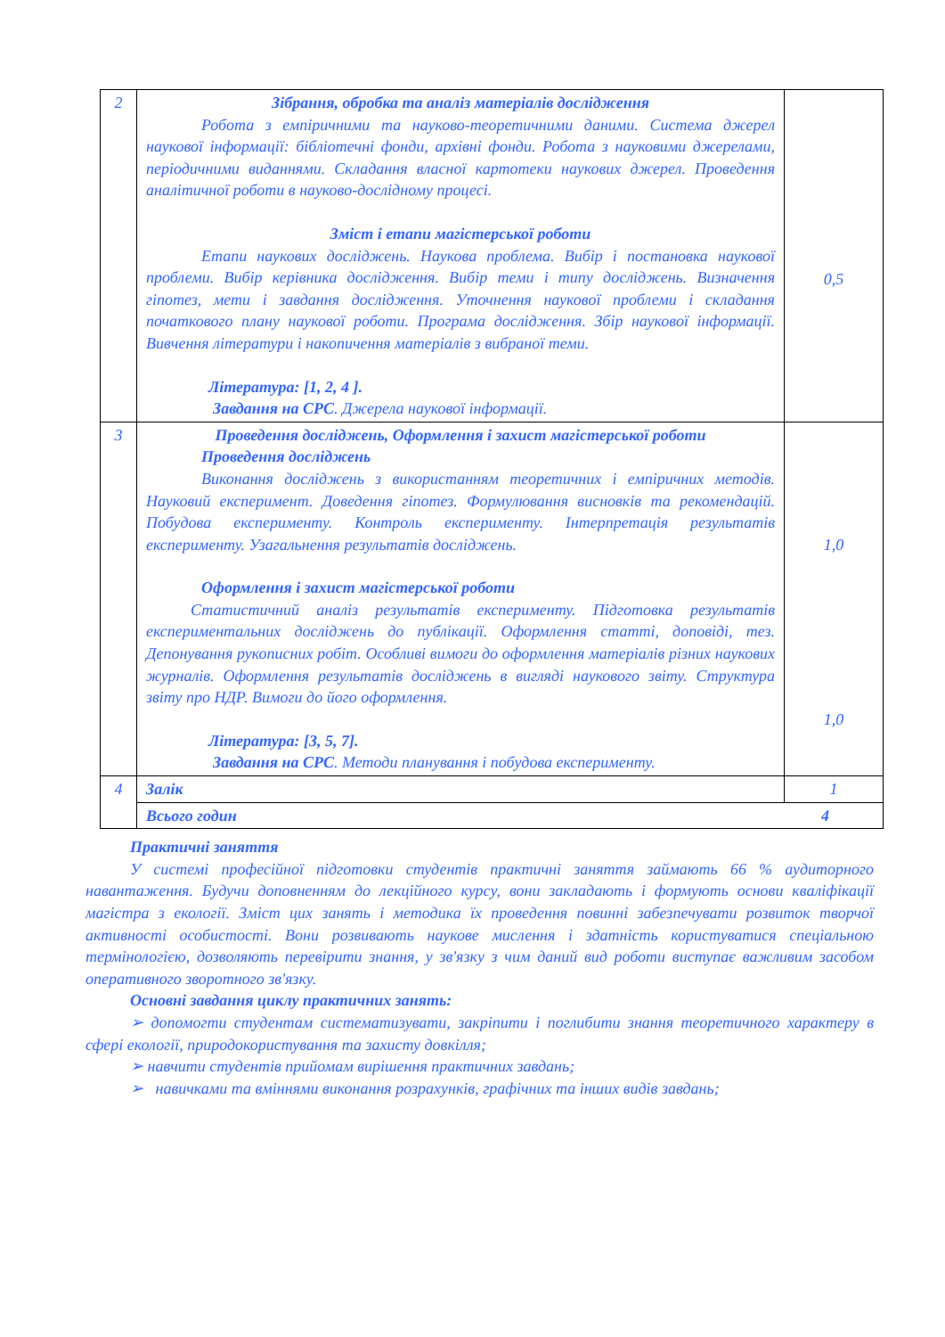| 2 | Зібрання, обробка та аналіз матеріалів дослідження Робота з емпіричними та науково-теоретичними даними. Система джерел наукової інформації: бібліотечні фонди, архівні фонди. Робота з науковими джерелами, періодичними виданнями. Складання власної картотеки наукових джерел. Проведення аналітичної роботи в науково-дослідному процесі. Зміст і етапи магістерської роботи Етапи наукових досліджень. Наукова проблема. Вибір і постановка наукової проблеми. Вибір керівника дослідження. Вибір теми і типу досліджень. Визначення гіпотез, мети і завдання дослідження. Уточнення наукової проблеми і складання початкового плану наукової роботи. Програма дослідження. Збір наукової інформації. Вивчення літератури і накопичення матеріалів з вибраної теми. Література: [1, 2, 4 ]. Завдання на СРС . Джерела наукової інформації. | 0,5 |
| 3 | Проведення досліджень, Оформлення і захист магістерської роботи Проведення досліджень Виконання досліджень з використанням теоретичних і емпіричних методів. Науковий експеримент. Доведення гіпотез. Формулювання висновків та рекомендацій. Побудова експерименту. Контроль експерименту. Інтерпретація результатів експерименту. Узагальнення результатів досліджень. Оформлення і захист магістерської роботи Статистичний аналіз результатів експерименту. Підготовка результатів експериментальних досліджень до публікації. Оформлення статті, доповіді, тез. Депонування рукописних робіт. Особливі вимоги до оформлення матеріалів різних наукових журналів. Оформлення результатів досліджень в вигляді наукового звіту. Структура звіту про НДР. Вимоги до його оформлення. Література: [3, 5, 7]. Завдання на СРС . Методи планування і побудова експерименту. | 1,0 1,0 |
| 4 | Залік | 1 |
| | Всього годин 4 | |
Практичні заняття
У системі професійної підготовки студентів практичні заняття займають 66 % аудиторного навантаження. Будучи доповненням до лекційного курсу, вони закладають і формують основи кваліфікації магістра з екології. Зміст цих занять і методика їх проведення повинні забезпечувати розвиток творчої активності особистості. Вони розвивають наукове мислення і здатність користуватися спеціальною термінологією, дозволяють перевірити знання, у зв'язку з чим даний вид роботи виступає важливим засобом оперативного зворотного зв'язку.
Основні завдання циклу практичних занять:
➢ допомогти студентам систематизувати, закріпити і поглибити знання теоретичного характеру в сфері екології, природокористування та захисту довкілля;
➢ навчити студентів прийомам вирішення практичних завдань;
➢ навичками та вміннями виконання розрахунків, графічних та інших видів завдань;